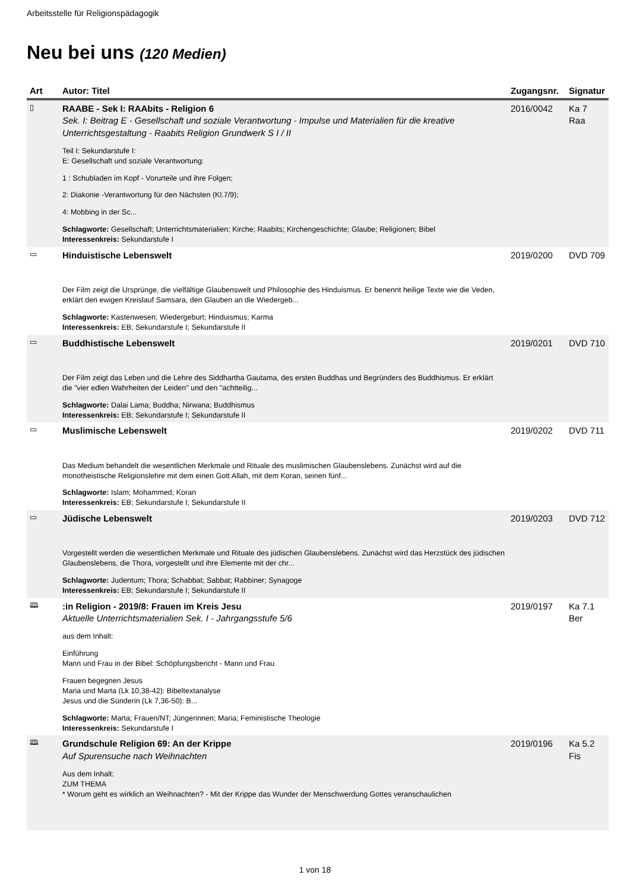Arbeitsstelle für Religionspädagogik
Neu bei uns (120 Medien)
| Art | Autor: Titel | Zugangsnr. | Signatur |
| --- | --- | --- | --- |
| ▯ | RAABE - Sek I: RAAbits - Religion 6 Sek. I: Beitrag E - Gesellschaft und soziale Verantwortung - Impulse und Materialien für die kreative Unterrichtsgestaltung - Raabits Religion Grundwerk S I / II Teil I: Sekundarstufe I: E: Gesellschaft und soziale Verantwortung: 1 : Schubladen im Kopf - Vorurteile und ihre Folgen; 2: Diakonie -Verantwortung für den Nächsten (Kl.7/9); 4: Mobbing in der Sc... Schlagworte: Gesellschaft; Unterrichtsmaterialien; Kirche; Raabits; Kirchengeschichte; Glaube; Religionen; Bibel Interessenkreis: Sekundarstufe I | 2016/0042 | Ka 7 Raa |
| ▭ | Hinduistische Lebenswelt Der Film zeigt die Ursprünge, die vielfältige Glaubenswelt und Philosophie des Hinduismus. Er benennt heilige Texte wie die Veden, erklärt den ewigen Kreislauf Samsara, den Glauben an die Wiedergeb... Schlagworte: Kastenwesen; Wiedergeburt; Hinduismus; Karma Interessenkreis: EB; Sekundarstufe I; Sekundarstufe II | 2019/0200 | DVD 709 |
| ▭ | Buddhistische Lebenswelt Der Film zeigt das Leben und die Lehre des Siddhartha Gautama, des ersten Buddhas und Begründers des Buddhismus. Er erklärt die "vier edlen Wahrheiten der Leiden" und den "achtteilig... Schlagworte: Dalai Lama; Buddha; Nirwana; Buddhismus Interessenkreis: EB; Sekundarstufe I; Sekundarstufe II | 2019/0201 | DVD 710 |
| ▭ | Muslimische Lebenswelt Das Medium behandelt die wesentlichen Merkmale und Rituale des muslimischen Glaubenslebens. Zunächst wird auf die monotheistische Religionslehre mit dem einen Gott Allah, mit dem Koran, seinen fünf... Schlagworte: Islam; Mohammed; Koran Interessenkreis: EB; Sekundarstufe I; Sekundarstufe II | 2019/0202 | DVD 711 |
| ▭ | Jüdische Lebenswelt Vorgestellt werden die wesentlichen Merkmale und Rituale des jüdischen Glaubenslebens. Zunächst wird das Herzstück des jüdischen Glaubenslebens, die Thora, vorgestellt und ihre Elemente mit der chr... Schlagworte: Judentum; Thora; Schabbat; Sabbat; Rabbiner; Synagoge Interessenkreis: EB; Sekundarstufe I; Sekundarstufe II | 2019/0203 | DVD 712 |
| 🕮 | :in Religion - 2019/8: Frauen im Kreis Jesu Aktuelle Unterrichtsmaterialien Sek. I - Jahrgangsstufe 5/6 aus dem Inhalt: Einführung Mann und Frau in der Bibel: Schöpfungsbericht - Mann und Frau Frauen begegnen Jesus Maria und Marta (Lk 10,38-42): Bibeltextanalyse Jesus und die Sünderin (Lk 7,36-50): B... Schlagworte: Marta; Frauen/NT; Jüngerinnen; Maria; Feministische Theologie Interessenkreis: Sekundarstufe I | 2019/0197 | Ka 7.1 Ber |
| 🕮 | Grundschule Religion 69: An der Krippe Auf Spurensuche nach Weihnachten Aus dem Inhalt: ZUM THEMA * Worum geht es wirklich an Weihnachten? - Mit der Krippe das Wunder der Menschwerdung Gottes veranschaulichen | 2019/0196 | Ka 5.2 Fis |
1 von 18